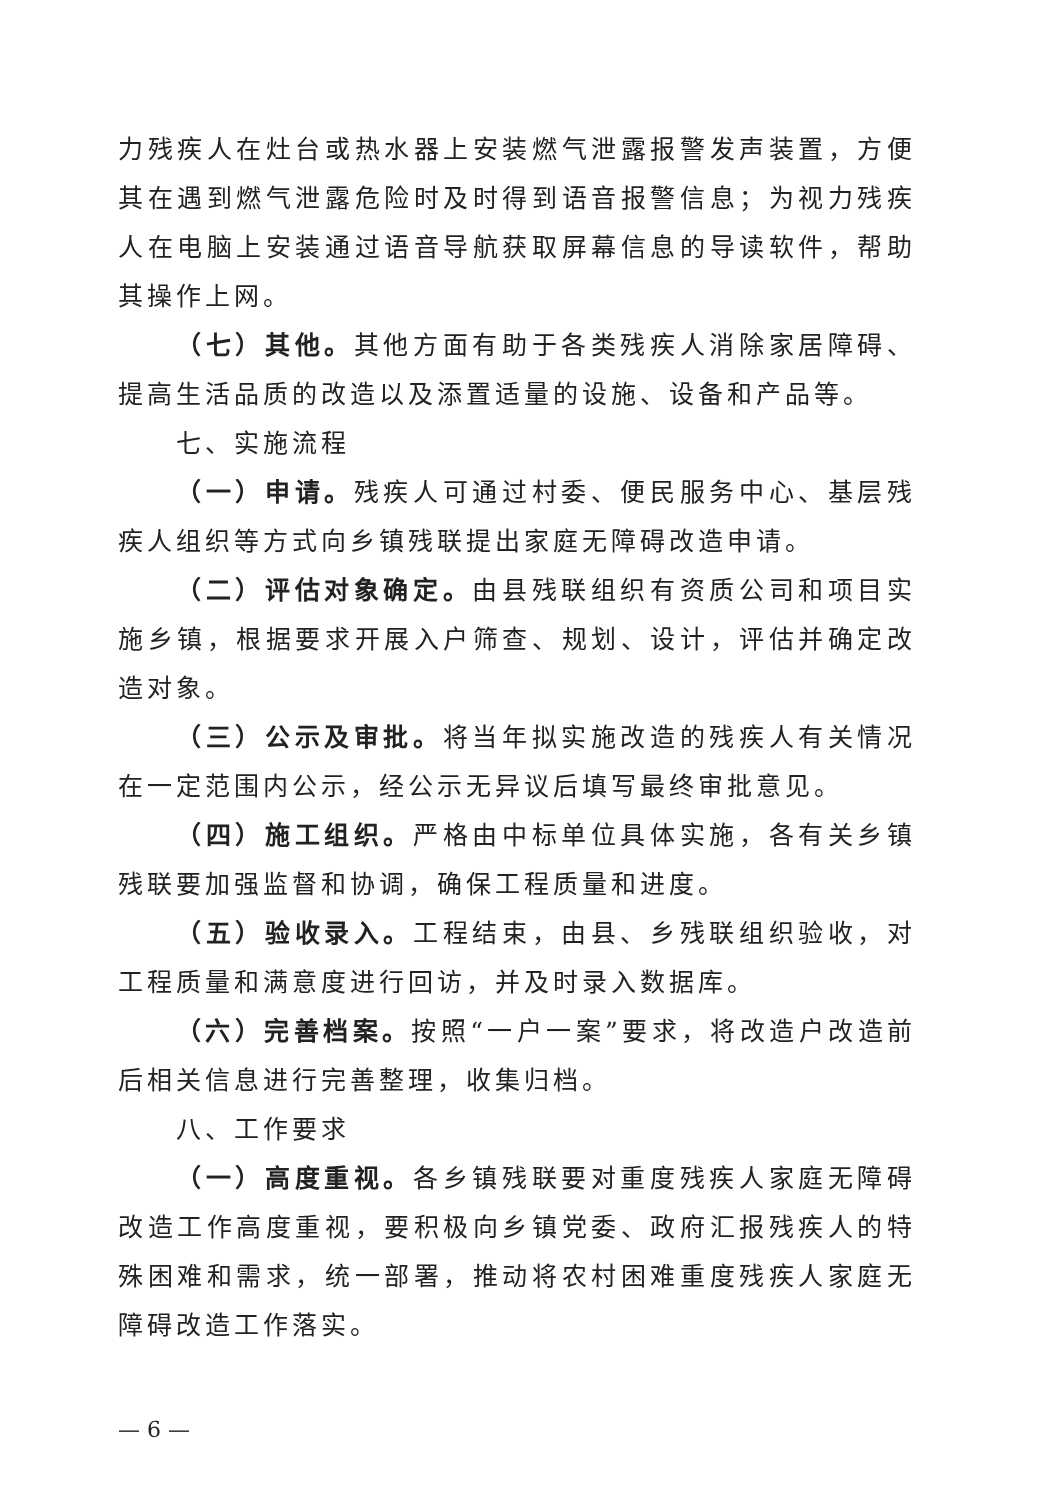力残疾人在灶台或热水器上安装燃气泄露报警发声装置，方便其在遇到燃气泄露危险时及时得到语音报警信息；为视力残疾人在电脑上安装通过语音导航获取屏幕信息的导读软件，帮助其操作上网。
（七）其他。其他方面有助于各类残疾人消除家居障碍、提高生活品质的改造以及添置适量的设施、设备和产品等。
七、实施流程
（一）申请。残疾人可通过村委、便民服务中心、基层残疾人组织等方式向乡镇残联提出家庭无障碍改造申请。
（二）评估对象确定。由县残联组织有资质公司和项目实施乡镇，根据要求开展入户筛查、规划、设计，评估并确定改造对象。
（三）公示及审批。将当年拟实施改造的残疾人有关情况在一定范围内公示，经公示无异议后填写最终审批意见。
（四）施工组织。严格由中标单位具体实施，各有关乡镇残联要加强监督和协调，确保工程质量和进度。
（五）验收录入。工程结束，由县、乡残联组织验收，对工程质量和满意度进行回访，并及时录入数据库。
（六）完善档案。按照“一户一案”要求，将改造户改造前后相关信息进行完善整理，收集归档。
八、工作要求
（一）高度重视。各乡镇残联要对重度残疾人家庭无障碍改造工作高度重视，要积极向乡镇党委、政府汇报残疾人的特殊困难和需求，统一部署，推动将农村困难重度残疾人家庭无障碍改造工作落实。
— 6 —